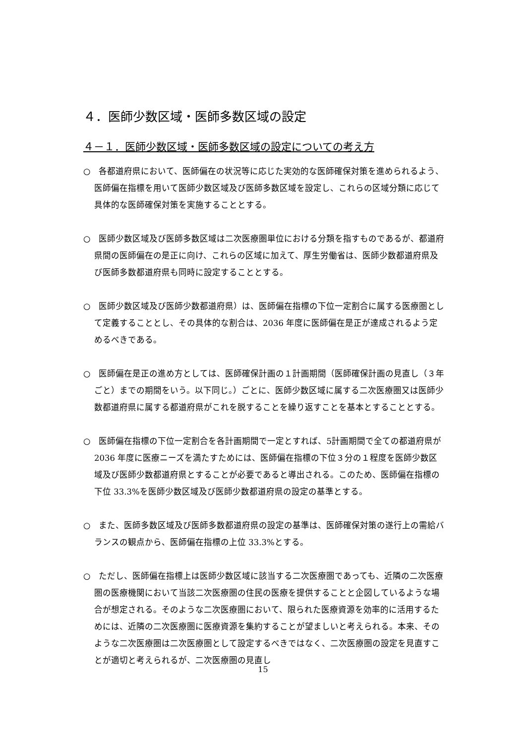４．医師少数区域・医師多数区域の設定
４－１．医師少数区域・医師多数区域の設定についての考え方
○　各都道府県において、医師偏在の状況等に応じた実効的な医師確保対策を進められるよう、医師偏在指標を用いて医師少数区域及び医師多数区域を設定し、これらの区域分類に応じて具体的な医師確保対策を実施することとする。
○　医師少数区域及び医師多数区域は二次医療圏単位における分類を指すものであるが、都道府県間の医師偏在の是正に向け、これらの区域に加えて、厚生労働省は、医師少数都道府県及び医師多数都道府県も同時に設定することとする。
○　医師少数区域及び医師少数都道府県）は、医師偏在指標の下位一定割合に属する医療圏として定義することとし、その具体的な割合は、2036 年度に医師偏在是正が達成されるよう定めるべきである。
○　医師偏在是正の進め方としては、医師確保計画の１計画期間（医師確保計画の見直し（３年ごと）までの期間をいう。以下同じ。）ごとに、医師少数区域に属する二次医療圏又は医師少数都道府県に属する都道府県がこれを脱することを繰り返すことを基本とすることとする。
○　医師偏在指標の下位一定割合を各計画期間で一定とすれば、5計画期間で全ての都道府県が 2036 年度に医療ニーズを満たすためには、医師偏在指標の下位３分の１程度を医師少数区域及び医師少数都道府県とすることが必要であると導出される。このため、医師偏在指標の下位 33.3%を医師少数区域及び医師少数都道府県の設定の基準とする。
○　また、医師多数区域及び医師多数都道府県の設定の基準は、医師確保対策の遂行上の需給バランスの観点から、医師偏在指標の上位 33.3%とする。
○　ただし、医師偏在指標上は医師少数区域に該当する二次医療圏であっても、近隣の二次医療圏の医療機関において当該二次医療圏の住民の医療を提供することと企図しているような場合が想定される。そのような二次医療圏において、限られた医療資源を効率的に活用するためには、近隣の二次医療圏に医療資源を集約することが望ましいと考えられる。本来、そのような二次医療圏は二次医療圏として設定するべきではなく、二次医療圏の設定を見直すことが適切と考えられるが、二次医療圏の見直し
15